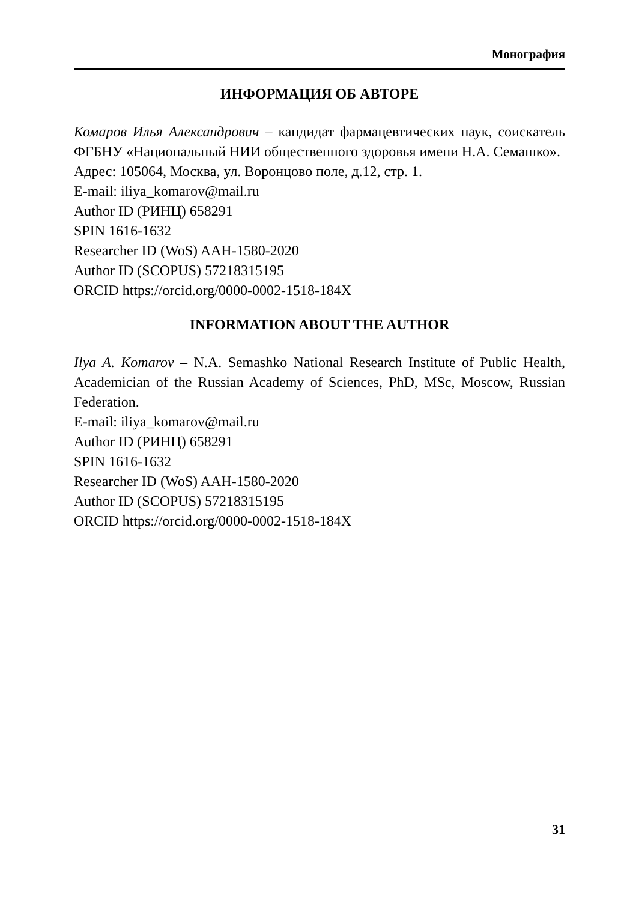Монография
ИНФОРМАЦИЯ ОБ АВТОРЕ
Комаров Илья Александрович – кандидат фармацевтических наук, соискатель ФГБНУ «Национальный НИИ общественного здоровья имени Н.А. Семашко».
Адрес: 105064, Москва, ул. Воронцово поле, д.12, стр. 1.
E-mail: iliya_komarov@mail.ru
Author ID (РИНЦ) 658291
SPIN 1616-1632
Researcher ID (WoS) AAH-1580-2020
Author ID (SCOPUS) 57218315195
ORCID https://orcid.org/0000-0002-1518-184X
INFORMATION ABOUT THE AUTHOR
Ilya A. Komarov – N.A. Semashko National Research Institute of Public Health, Academician of the Russian Academy of Sciences, PhD, MSc, Moscow, Russian Federation.
E-mail: iliya_komarov@mail.ru
Author ID (РИНЦ) 658291
SPIN 1616-1632
Researcher ID (WoS) AAH-1580-2020
Author ID (SCOPUS) 57218315195
ORCID https://orcid.org/0000-0002-1518-184X
31